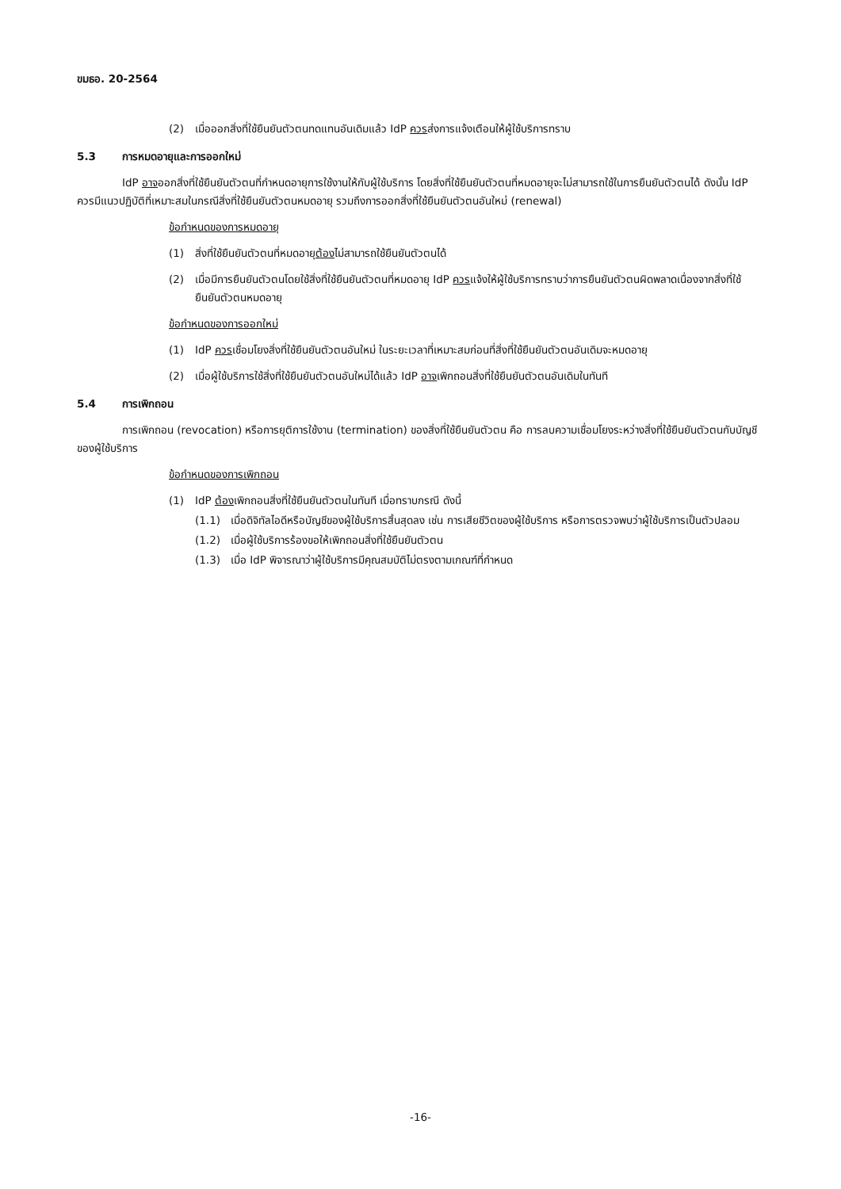ขมธอ. 20-2564
(2) เมื่อออกสิ่งที่ใช้ยืนยันตัวตนทดแทนอันเดิมแล้ว IdP ควรส่งการแจ้งเตือนให้ผู้ใช้บริการทราบ
5.3 การหมดอายุและการออกใหม่
IdP อาจออกสิ่งที่ใช้ยืนยันตัวตนที่กำหนดอายุการใช้งานให้กับผู้ใช้บริการ โดยสิ่งที่ใช้ยืนยันตัวตนที่หมดอายุจะไม่สามารถใช้ในการยืนยันตัวตนได้ ดังนั้น IdP ควรมีแนวปฏิบัติที่เหมาะสมในกรณีสิ่งที่ใช้ยืนยันตัวตนหมดอายุ รวมถึงการออกสิ่งที่ใช้ยืนยันตัวตนอันใหม่ (renewal)
ข้อกำหนดของการหมดอายุ
(1) สิ่งที่ใช้ยืนยันตัวตนที่หมดอายุต้องไม่สามารถใช้ยืนยันตัวตนได้
(2) เมื่อมีการยืนยันตัวตนโดยใช้สิ่งที่ใช้ยืนยันตัวตนที่หมดอายุ IdP ควรแจ้งให้ผู้ใช้บริการทราบว่าการยืนยันตัวตนผิดพลาดเนื่องจากสิ่งที่ใช้ยืนยันตัวตนหมดอายุ
ข้อกำหนดของการออกใหม่
(1) IdP ควรเชื่อมโยงสิ่งที่ใช้ยืนยันตัวตนอันใหม่ ในระยะเวลาที่เหมาะสมก่อนที่สิ่งที่ใช้ยืนยันตัวตนอันเดิมจะหมดอายุ
(2) เมื่อผู้ใช้บริการใช้สิ่งที่ใช้ยืนยันตัวตนอันใหม่ได้แล้ว IdP อาจเพิกถอนสิ่งที่ใช้ยืนยันตัวตนอันเดิมในทันที
5.4 การเพิกถอน
การเพิกถอน (revocation) หรือการยุติการใช้งาน (termination) ของสิ่งที่ใช้ยืนยันตัวตน คือ การลบความเชื่อมโยงระหว่างสิ่งที่ใช้ยืนยันตัวตนกับบัญชีของผู้ใช้บริการ
ข้อกำหนดของการเพิกถอน
(1) IdP ต้องเพิกถอนสิ่งที่ใช้ยืนยันตัวตนในทันที เมื่อทราบกรณี ดังนี้
(1.1) เมื่อดิจิทัลไอดีหรือบัญชีของผู้ใช้บริการสิ้นสุดลง เช่น การเสียชีวิตของผู้ใช้บริการ หรือการตรวจพบว่าผู้ใช้บริการเป็นตัวปลอม
(1.2) เมื่อผู้ใช้บริการร้องขอให้เพิกถอนสิ่งที่ใช้ยืนยันตัวตน
(1.3) เมื่อ IdP พิจารณาว่าผู้ใช้บริการมีคุณสมบัติไม่ตรงตามเกณฑ์ที่กำหนด
-16-